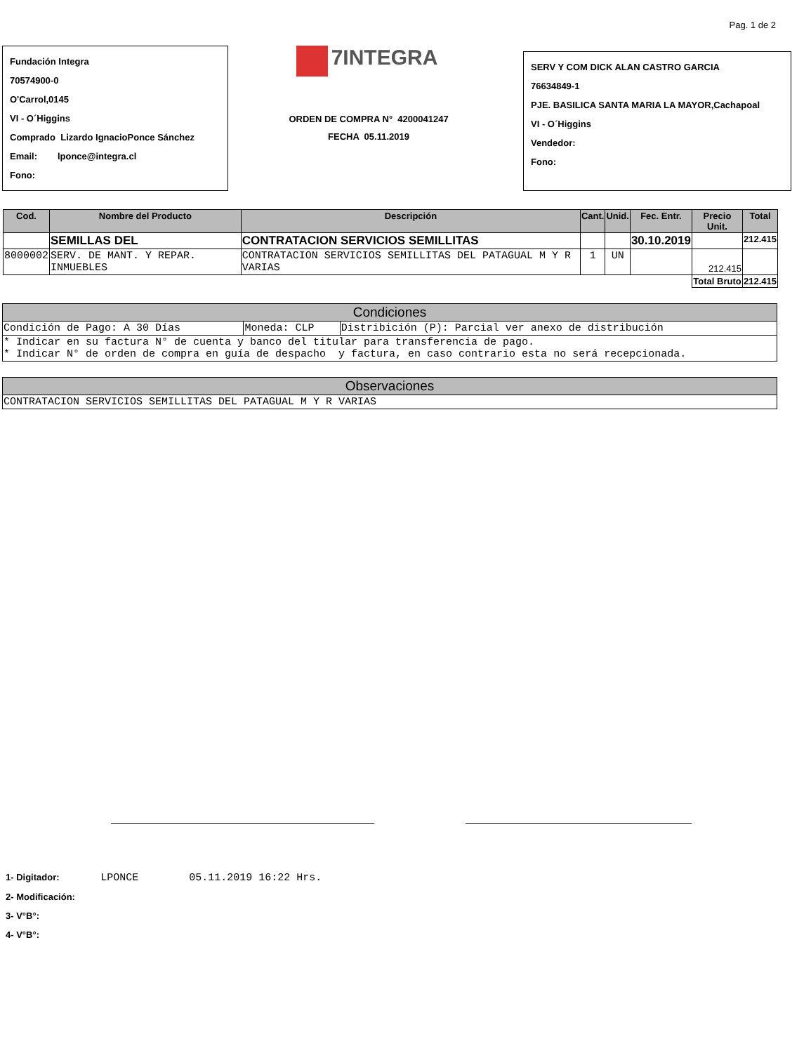Pag. 1 de 2
Fundación Integra
70574900-0
O'Carrol,0145
VI - O´Higgins
Comprado Lizardo IgnacioPonce Sánchez
Email: lponce@integra.cl
Fono:
7INTEGRA
ORDEN DE COMPRA N° 4200041247
FECHA 05.11.2019
SERV Y COM DICK ALAN CASTRO GARCIA
76634849-1
PJE. BASILICA SANTA MARIA LA MAYOR,Cachapoal
VI - O´Higgins
Vendedor:
Fono:
| Cod. | Nombre del Producto | Descripción | Cant. | Unid. | Fec. Entr. | Precio Unit. | Total |
| --- | --- | --- | --- | --- | --- | --- | --- |
| | SEMILLAS DEL | CONTRATACION SERVICIOS SEMILLITAS | | | 30.10.2019 | | 212.415 |
| 8000002 | SERV. DE MANT. Y REPAR. INMUEBLES | CONTRATACION SERVICIOS SEMILLITAS DEL PATAGUAL M Y R VARIAS | 1 | UN | | 212.415 | |
| | | | | | | Total Bruto | 212.415 |
| Condiciones | | |
| --- | --- | --- |
| Condición de Pago: A 30 Días | Moneda: CLP | Distribición (P): Parcial ver anexo de distribución |
| * Indicar en su factura N° de cuenta y banco del titular para transferencia de pago. * Indicar N° de orden de compra en guía de despacho y factura, en caso contrario esta no será recepcionada. | | |
| Observaciones |
| --- |
| CONTRATACION SERVICIOS SEMILLITAS DEL PATAGUAL M Y R VARIAS |
1- Digitador: LPONCE 05.11.2019 16:22 Hrs.
2- Modificación:
3- V°B°:
4- V°B°: